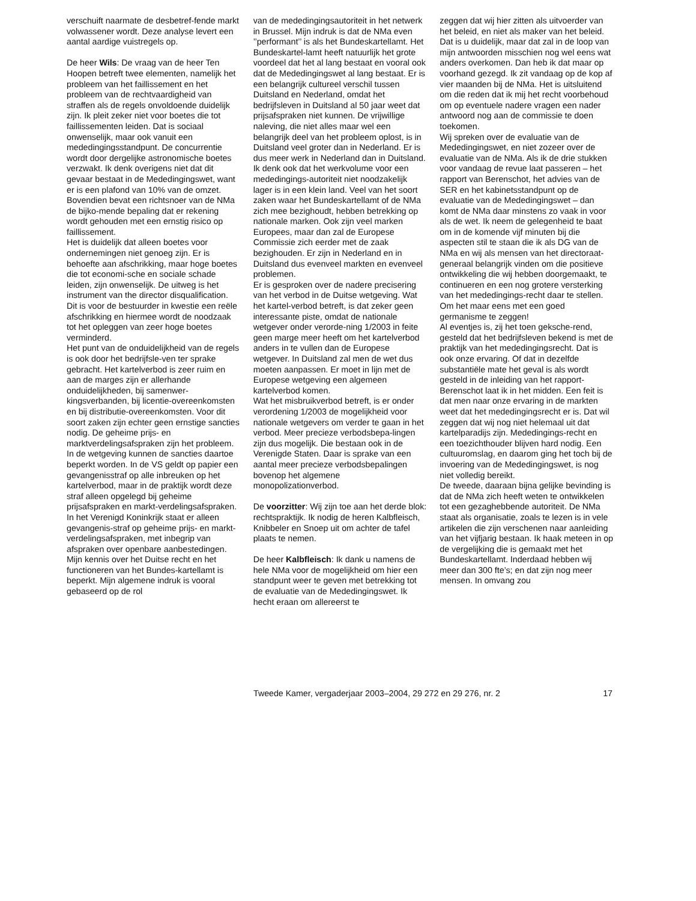verschuift naarmate de desbetref-fende markt volwassener wordt. Deze analyse levert een aantal aardige vuistregels op.
De heer Wils: De vraag van de heer Ten Hoopen betreft twee elementen, namelijk het probleem van het faillissement en het probleem van de rechtvaardigheid van straffen als de regels onvoldoende duidelijk zijn. Ik pleit zeker niet voor boetes die tot faillissementen leiden. Dat is sociaal onwenselijk, maar ook vanuit een mededingingsstandpunt. De concurrentie wordt door dergelijke astronomische boetes verzwakt. Ik denk overigens niet dat dit gevaar bestaat in de Mededingingswet, want er is een plafond van 10% van de omzet. Bovendien bevat een richtsnoer van de NMa de bijko-mende bepaling dat er rekening wordt gehouden met een ernstig risico op faillissement.
Het is duidelijk dat alleen boetes voor ondernemingen niet genoeg zijn. Er is behoefte aan afschrikking, maar hoge boetes die tot economi-sche en sociale schade leiden, zijn onwenselijk. De uitweg is het instrument van the director disqualification. Dit is voor de bestuurder in kwestie een reële afschrikking en hiermee wordt de noodzaak tot het opleggen van zeer hoge boetes verminderd.
Het punt van de onduidelijkheid van de regels is ook door het bedrijfsle-ven ter sprake gebracht. Het kartelverbod is zeer ruim en aan de marges zijn er allerhande onduidelijkheden, bij samenwer-kingsverbanden, bij licentie-overeenkomsten en bij distributie-overeenkomsten. Voor dit soort zaken zijn echter geen ernstige sancties nodig. De geheime prijs- en marktverdelingsafspraken zijn het probleem. In de wetgeving kunnen de sancties daartoe beperkt worden. In de VS geldt op papier een gevangenisstraf op alle inbreuken op het kartelverbod, maar in de praktijk wordt deze straf alleen opgelegd bij geheime prijsafspraken en markt-verdelingsafspraken. In het Verenigd Koninkrijk staat er alleen gevangenis-straf op geheime prijs- en markt-verdelingsafspraken, met inbegrip van afspraken over openbare aanbestedingen.
Mijn kennis over het Duitse recht en het functioneren van het Bundes-kartellamt is beperkt. Mijn algemene indruk is vooral gebaseerd op de rol
van de mededingingsautoriteit in het netwerk in Brussel. Mijn indruk is dat de NMa even ’’performant’’ is als het Bundeskartellamt. Het Bundeskartel-lamt heeft natuurlijk het grote voordeel dat het al lang bestaat en vooral ook dat de Mededingingswet al lang bestaat. Er is een belangrijk cultureel verschil tussen Duitsland en Nederland, omdat het bedrijfsleven in Duitsland al 50 jaar weet dat prijsafspraken niet kunnen. De vrijwillige naleving, die niet alles maar wel een belangrijk deel van het probleem oplost, is in Duitsland veel groter dan in Nederland. Er is dus meer werk in Nederland dan in Duitsland. Ik denk ook dat het werkvolume voor een mededingings-autoriteit niet noodzakelijk lager is in een klein land. Veel van het soort zaken waar het Bundeskartellamt of de NMa zich mee bezighoudt, hebben betrekking op nationale marken. Ook zijn veel marken Europees, maar dan zal de Europese Commissie zich eerder met de zaak bezighouden. Er zijn in Nederland en in Duitsland dus evenveel markten en evenveel problemen.
Er is gesproken over de nadere precisering van het verbod in de Duitse wetgeving. Wat het kartel-verbod betreft, is dat zeker geen interessante piste, omdat de nationale wetgever onder verorde-ning 1/2003 in feite geen marge meer heeft om het kartelverbod anders in te vullen dan de Europese wetgever. In Duitsland zal men de wet dus moeten aanpassen. Er moet in lijn met de Europese wetgeving een algemeen kartelverbod komen.
Wat het misbruikverbod betreft, is er onder verordening 1/2003 de mogelijkheid voor nationale wetgevers om verder te gaan in het verbod. Meer precieze verbodsbepa-lingen zijn dus mogelijk. Die bestaan ook in de Verenigde Staten. Daar is sprake van een aantal meer precieze verbodsbepalingen bovenop het algemene monopolizationverbod.
De voorzitter: Wij zijn toe aan het derde blok: rechtspraktijk. Ik nodig de heren Kalbfleisch, Knibbeler en Snoep uit om achter de tafel plaats te nemen.
De heer Kalbfleisch: Ik dank u namens de hele NMa voor de mogelijkheid om hier een standpunt weer te geven met betrekking tot de evaluatie van de Mededingingswet. Ik hecht eraan om allereerst te
zeggen dat wij hier zitten als uitvoerder van het beleid, en niet als maker van het beleid. Dat is u duidelijk, maar dat zal in de loop van mijn antwoorden misschien nog wel eens wat anders overkomen. Dan heb ik dat maar op voorhand gezegd. Ik zit vandaag op de kop af vier maanden bij de NMa. Het is uitsluitend om die reden dat ik mij het recht voorbehoud om op eventuele nadere vragen een nader antwoord nog aan de commissie te doen toekomen.
Wij spreken over de evaluatie van de Mededingingswet, en niet zozeer over de evaluatie van de NMa. Als ik de drie stukken voor vandaag de revue laat passeren – het rapport van Berenschot, het advies van de SER en het kabinetsstandpunt op de evaluatie van de Mededingingswet – dan komt de NMa daar minstens zo vaak in voor als de wet. Ik neem de gelegenheid te baat om in de komende vijf minuten bij die aspecten stil te staan die ik als DG van de NMa en wij als mensen van het directoraat-generaal belangrijk vinden om die positieve ontwikkeling die wij hebben doorgemaakt, te continueren en een nog grotere versterking van het mededingings-recht daar te stellen. Om het maar eens met een goed germanisme te zeggen!
Al eventjes is, zij het toen gekschе-rend, gesteld dat het bedrijfsleven bekend is met de praktijk van het mededingingsrecht. Dat is ook onze ervaring. Of dat in dezelfde substantiële mate het geval is als wordt gesteld in de inleiding van het rapport-Berenschot laat ik in het midden. Een feit is dat men naar onze ervaring in de markten weet dat het mededingingsrecht er is. Dat wil zeggen dat wij nog niet helemaal uit dat kartelparadijs zijn. Mededingings-recht en een toezichthouder blijven hard nodig. Een cultuuromslag, en daarom ging het toch bij de invoering van de Mededingingswet, is nog niet volledig bereikt.
De tweede, daaraan bijna gelijke bevinding is dat de NMa zich heeft weten te ontwikkelen tot een gezaghebbende autoriteit. De NMa staat als organisatie, zoals te lezen is in vele artikelen die zijn verschenen naar aanleiding van het vijfjarig bestaan. Ik haak meteen in op de vergelijking die is gemaakt met het Bundeskartellamt. Inderdaad hebben wij meer dan 300 fte’s; en dat zijn nog meer mensen. In omvang zou
Tweede Kamer, vergaderjaar 2003–2004, 29 272 en 29 276, nr. 2 17